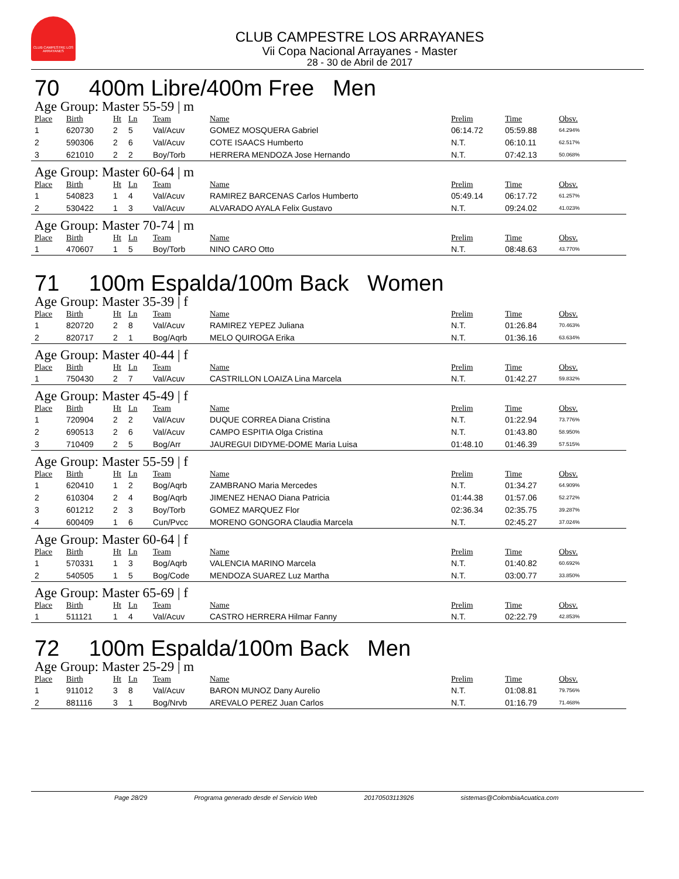CLUB CAMPESTRE LOS ARRAYANES
CLUB CAMPESTRE LOS ARRAYANES
Vii Copa Nacional Arrayanes - Master
28 - 30 de Abril de 2017
70 400m Libre/400m Free Men
Age Group: Master 55-59 | m
| Place | Birth | Ht | Ln | Team | Name | Prelim | Time | Obsv. |
| --- | --- | --- | --- | --- | --- | --- | --- | --- |
| 1 | 620730 | 2 | 5 | Val/Acuv | GOMEZ MOSQUERA Gabriel | 06:14.72 | 05:59.88 | 64.294% |
| 2 | 590306 | 2 | 6 | Val/Acuv | COTE ISAACS Humberto | N.T. | 06:10.11 | 62.517% |
| 3 | 621010 | 2 | 2 | Boy/Torb | HERRERA MENDOZA Jose Hernando | N.T. | 07:42.13 | 50.068% |
Age Group: Master 60-64 | m
| Place | Birth | Ht | Ln | Team | Name | Prelim | Time | Obsv. |
| --- | --- | --- | --- | --- | --- | --- | --- | --- |
| 1 | 540823 | 1 | 4 | Val/Acuv | RAMIREZ BARCENAS Carlos Humberto | 05:49.14 | 06:17.72 | 61.257% |
| 2 | 530422 | 1 | 3 | Val/Acuv | ALVARADO AYALA Felix Gustavo | N.T. | 09:24.02 | 41.023% |
Age Group: Master 70-74 | m
| Place | Birth | Ht | Ln | Team | Name | Prelim | Time | Obsv. |
| --- | --- | --- | --- | --- | --- | --- | --- | --- |
| 1 | 470607 | 1 | 5 | Boy/Torb | NINO CARO Otto | N.T. | 08:48.63 | 43.770% |
71 100m Espalda/100m Back Women
Age Group: Master 35-39 | f
| Place | Birth | Ht | Ln | Team | Name | Prelim | Time | Obsv. |
| --- | --- | --- | --- | --- | --- | --- | --- | --- |
| 1 | 820720 | 2 | 8 | Val/Acuv | RAMIREZ YEPEZ Juliana | N.T. | 01:26.84 | 70.463% |
| 2 | 820717 | 2 | 1 | Bog/Aqrb | MELO QUIROGA Erika | N.T. | 01:36.16 | 63.634% |
Age Group: Master 40-44 | f
| Place | Birth | Ht | Ln | Team | Name | Prelim | Time | Obsv. |
| --- | --- | --- | --- | --- | --- | --- | --- | --- |
| 1 | 750430 | 2 | 7 | Val/Acuv | CASTRILLON LOAIZA Lina Marcela | N.T. | 01:42.27 | 59.832% |
Age Group: Master 45-49 | f
| Place | Birth | Ht | Ln | Team | Name | Prelim | Time | Obsv. |
| --- | --- | --- | --- | --- | --- | --- | --- | --- |
| 1 | 720904 | 2 | 2 | Val/Acuv | DUQUE CORREA Diana Cristina | N.T. | 01:22.94 | 73.776% |
| 2 | 690513 | 2 | 6 | Val/Acuv | CAMPO ESPITIA Olga Cristina | N.T. | 01:43.80 | 58.950% |
| 3 | 710409 | 2 | 5 | Bog/Arr | JAUREGUI DIDYME-DOME Maria Luisa | 01:48.10 | 01:46.39 | 57.515% |
Age Group: Master 55-59 | f
| Place | Birth | Ht | Ln | Team | Name | Prelim | Time | Obsv. |
| --- | --- | --- | --- | --- | --- | --- | --- | --- |
| 1 | 620410 | 1 | 2 | Bog/Aqrb | ZAMBRANO Maria Mercedes | N.T. | 01:34.27 | 64.909% |
| 2 | 610304 | 2 | 4 | Bog/Aqrb | JIMENEZ HENAO Diana Patricia | 01:44.38 | 01:57.06 | 52.272% |
| 3 | 601212 | 2 | 3 | Boy/Torb | GOMEZ MARQUEZ Flor | 02:36.34 | 02:35.75 | 39.287% |
| 4 | 600409 | 1 | 6 | Cun/Pvcc | MORENO GONGORA Claudia Marcela | N.T. | 02:45.27 | 37.024% |
Age Group: Master 60-64 | f
| Place | Birth | Ht | Ln | Team | Name | Prelim | Time | Obsv. |
| --- | --- | --- | --- | --- | --- | --- | --- | --- |
| 1 | 570331 | 1 | 3 | Bog/Aqrb | VALENCIA MARINO Marcela | N.T. | 01:40.82 | 60.692% |
| 2 | 540505 | 1 | 5 | Bog/Code | MENDOZA SUAREZ Luz Martha | N.T. | 03:00.77 | 33.850% |
Age Group: Master 65-69 | f
| Place | Birth | Ht | Ln | Team | Name | Prelim | Time | Obsv. |
| --- | --- | --- | --- | --- | --- | --- | --- | --- |
| 1 | 511121 | 1 | 4 | Val/Acuv | CASTRO HERRERA Hilmar Fanny | N.T. | 02:22.79 | 42.853% |
72 100m Espalda/100m Back Men
Age Group: Master 25-29 | m
| Place | Birth | Ht | Ln | Team | Name | Prelim | Time | Obsv. |
| --- | --- | --- | --- | --- | --- | --- | --- | --- |
| 1 | 911012 | 3 | 8 | Val/Acuv | BARON MUNOZ Dany Aurelio | N.T. | 01:08.81 | 79.756% |
| 2 | 881116 | 3 | 1 | Bog/Nrvb | AREVALO PEREZ Juan Carlos | N.T. | 01:16.79 | 71.468% |
Page 28/29 Programa generado desde el Servicio Web 20170503113926 sistemas@ColombiaAcuatica.com